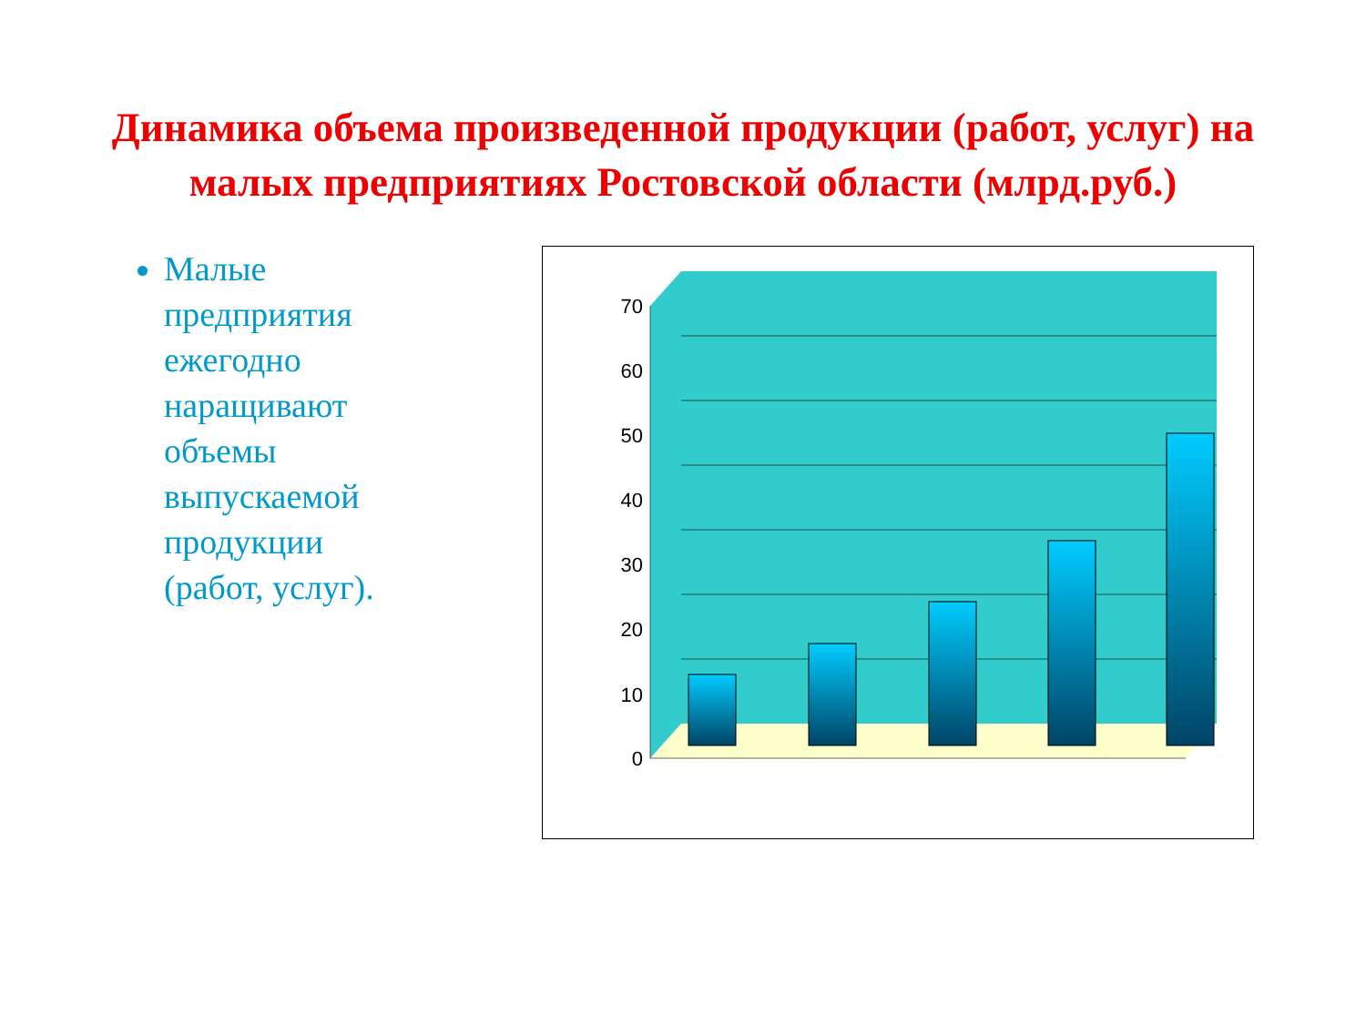Динамика объема произведенной продукции (работ, услуг) на малых предприятиях Ростовской области (млрд.руб.)
Малые предприятия ежегодно наращивают объемы выпускаемой продукции (работ, услуг).
0
10
20
30
40
50
60
70